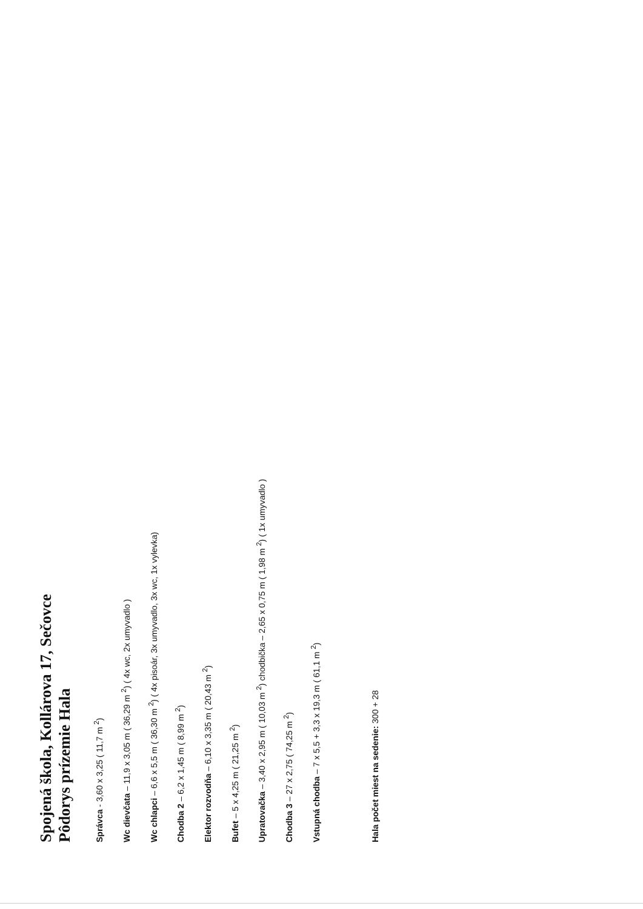Spojená škola, Kollárova 17, Sečovce
Pôdorys prízemie Hala
Správca - 3,60 x 3,25 ( 11,7 m <sup>2</sup>)
Wc dievčata – 11,9 x 3,05 m ( 36,29 m <sup>2</sup>) ( 4x wc, 2x umyvadlo )
Wc chlapci – 6,6 x 5,5 m ( 36,30 m <sup>2</sup>) ( 4x pisoár, 3x umyvadlo, 3x wc, 1x vylevka)
Chodba 2 – 6,2 x 1,45 m ( 8,99 m <sup>2</sup>)
Elektor rozvodňa – 6,10 x 3,35 m ( 20,43 m <sup>2</sup>)
Bufet – 5 x 4,25 m ( 21,25 m <sup>2</sup>)
Upratovačka – 3,40 x 2,95 m ( 10,03 m <sup>2</sup>) chodbička – 2,65 x 0,75 m ( 1,98 m <sup>2</sup>) ( 1x umyvadlo )
Chodba 3 – 27 x 2,75 ( 74,25 m <sup>2</sup>)
Vstupná chodba – 7 x 5,5 + 3,3 x 19,3 m ( 61,1 m <sup>2</sup>)
Hala počet miest na sedenie: 300 + 28